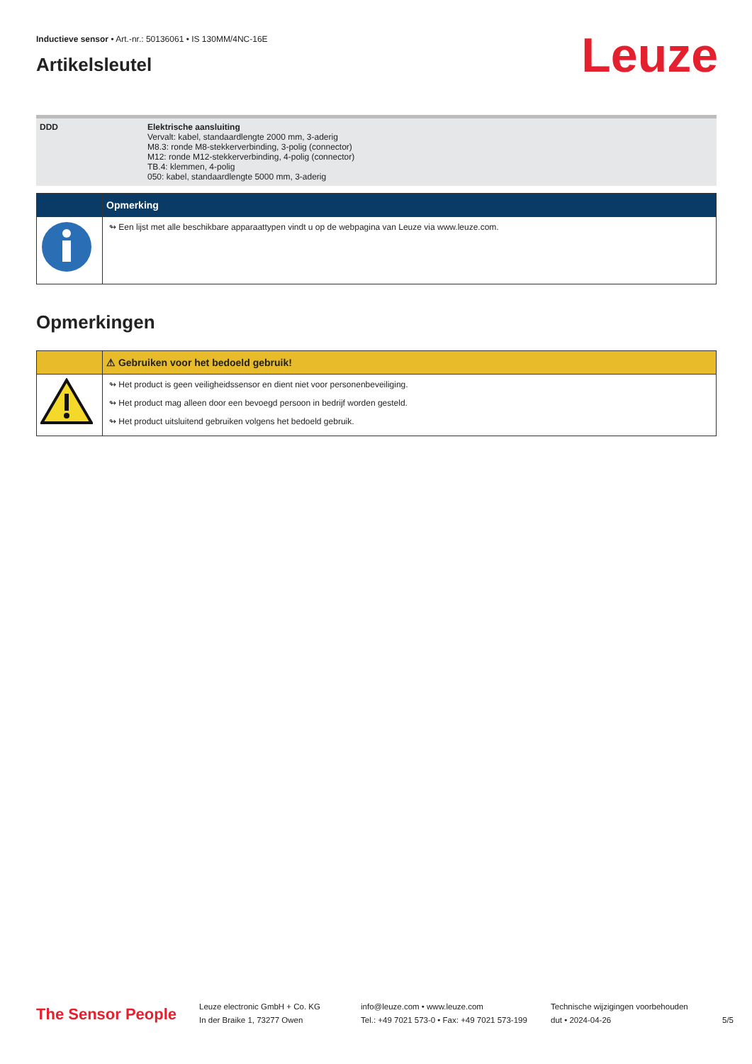Inductieve sensor • Art.-nr.: 50136061 • IS 130MM/4NC-16E
Leuze
Artikelsleutel
| DDD | Elektrische aansluiting Vervalt: kabel, standaardlengte 2000 mm, 3-aderig M8.3: ronde M8-stekkerverbinding, 3-polig (connector) M12: ronde M12-stekkerverbinding, 4-polig (connector) TB.4: klemmen, 4-polig 050: kabel, standaardlengte 5000 mm, 3-aderig |
| | Opmerking |
| | ↬ Een lijst met alle beschikbare apparaattypen vindt u op de webpagina van Leuze via www.leuze.com. |
Opmerkingen
| | ⚠ Gebruiken voor het bedoeld gebruik! |
| | ↬ Het product is geen veiligheidssensor en dient niet voor personenbeveiliging. ↬ Het product mag alleen door een bevoegd persoon in bedrijf worden gesteld. ↬ Het product uitsluitend gebruiken volgens het bedoeld gebruik. |
The Sensor People
Leuze electronic GmbH + Co. KG
In der Braike 1, 73277 Owen
info@leuze.com • www.leuze.com
Tel.: +49 7021 573-0 • Fax: +49 7021 573-199
Technische wijzigingen voorbehouden
dut • 2024-04-26
5/5